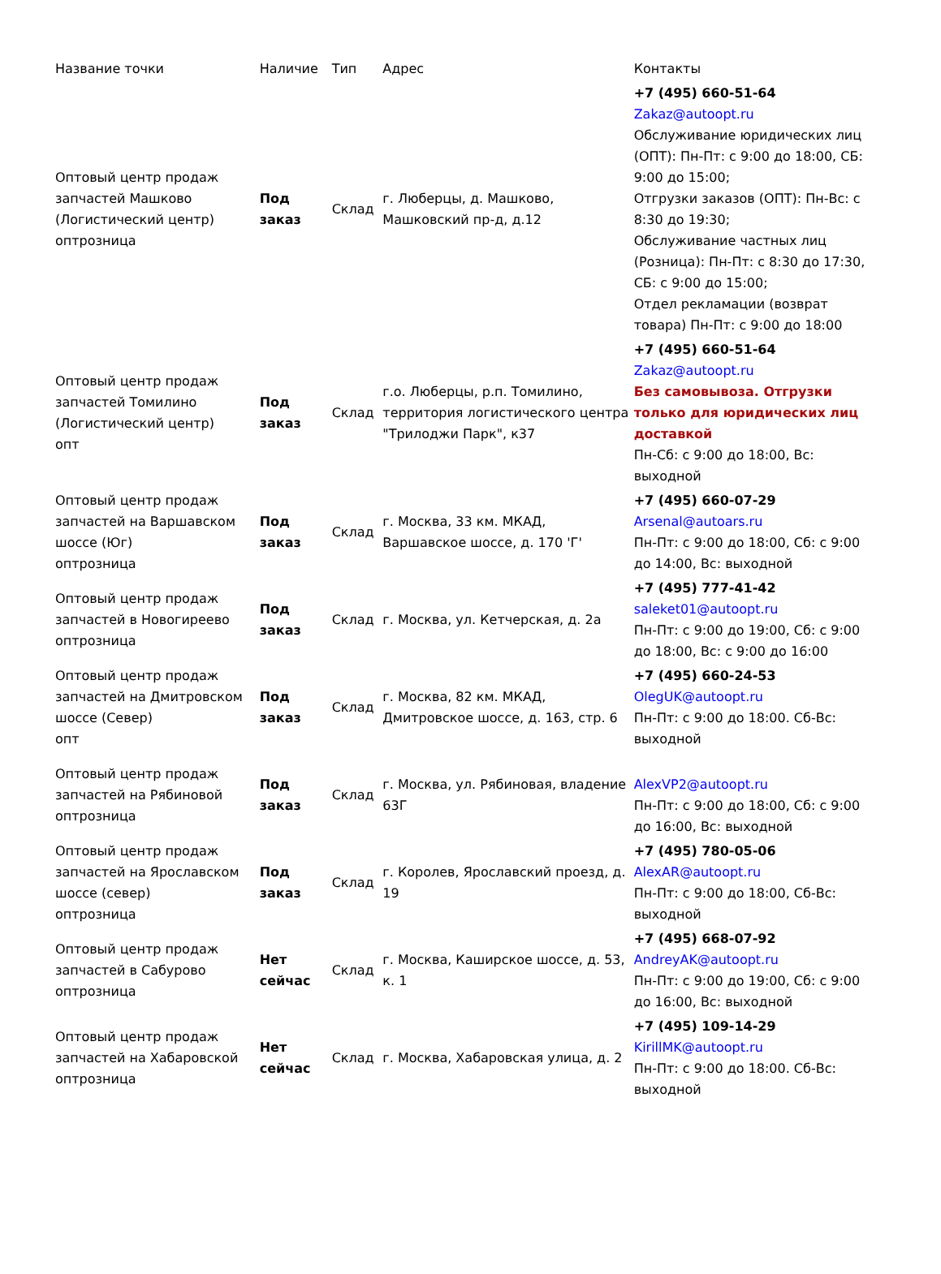| Название точки | Наличие | Тип | Адрес | Контакты |
| --- | --- | --- | --- | --- |
| Оптовый центр продаж запчастей Машково (Логистический центр) оптрозница | Под заказ | Склад | г. Люберцы, д. Машково, Машковский пр-д, д.12 | +7 (495) 660-51-64 Zakaz@autoopt.ru Обслуживание юридических лиц (ОПТ): Пн-Пт: с 9:00 до 18:00, СБ: 9:00 до 15:00; Отгрузки заказов (ОПТ): Пн-Вс: с 8:30 до 19:30; Обслуживание частных лиц (Розница): Пн-Пт: с 8:30 до 17:30, СБ: с 9:00 до 15:00; Отдел рекламации (возврат товара) Пн-Пт: с 9:00 до 18:00 |
| Оптовый центр продаж запчастей Томилино (Логистический центр) опт | Под заказ | Склад | г.о. Люберцы, р.п. Томилино, территория логистического центра "Трилоджи Парк", к37 | +7 (495) 660-51-64 Zakaz@autoopt.ru Без самовывоза. Отгрузки только для юридических лиц доставкой Пн-Сб: с 9:00 до 18:00, Вс: выходной |
| Оптовый центр продаж запчастей на Варшавском шоссе (Юг) оптрозница | Под заказ | Склад | г. Москва, 33 км. МКАД, Варшавское шоссе, д. 170 'Г' | +7 (495) 660-07-29 Arsenal@autoars.ru Пн-Пт: с 9:00 до 18:00, Сб: с 9:00 до 14:00, Вс: выходной |
| Оптовый центр продаж запчастей в Новогиреево оптрозница | Под заказ | Склад | г. Москва, ул. Кетчерская, д. 2а | +7 (495) 777-41-42 saleket01@autoopt.ru Пн-Пт: с 9:00 до 19:00, Сб: с 9:00 до 18:00, Вс: с 9:00 до 16:00 |
| Оптовый центр продаж запчастей на Дмитровском шоссе (Север) опт | Под заказ | Склад | г. Москва, 82 км. МКАД, Дмитровское шоссе, д. 163, стр. 6 | +7 (495) 660-24-53 OlegUK@autoopt.ru Пн-Пт: с 9:00 до 18:00. Сб-Вс: выходной |
| Оптовый центр продаж запчастей на Рябиновой оптрозница | Под заказ | Склад | г. Москва, ул. Рябиновая, владение 63Г | AlexVP2@autoopt.ru Пн-Пт: с 9:00 до 18:00, Сб: с 9:00 до 16:00, Вс: выходной |
| Оптовый центр продаж запчастей на Ярославском шоссе (север) оптрозница | Под заказ | Склад | г. Королев, Ярославский проезд, д. 19 | +7 (495) 780-05-06 AlexAR@autoopt.ru Пн-Пт: с 9:00 до 18:00, Сб-Вс: выходной |
| Оптовый центр продаж запчастей в Сабурово оптрозница | Нет сейчас | Склад | г. Москва, Каширское шоссе, д. 53, к. 1 | +7 (495) 668-07-92 AndreyAK@autoopt.ru Пн-Пт: с 9:00 до 19:00, Сб: с 9:00 до 16:00, Вс: выходной |
| Оптовый центр продаж запчастей на Хабаровской оптрозница | Нет сейчас | Склад | г. Москва, Хабаровская улица, д. 2 | +7 (495) 109-14-29 KirillMK@autoopt.ru Пн-Пт: с 9:00 до 18:00. Сб-Вс: выходной |